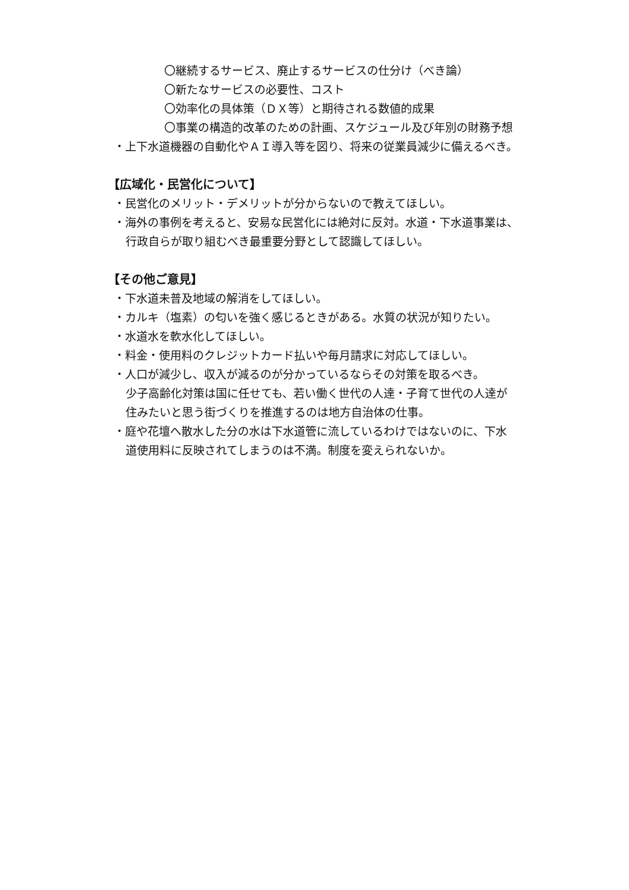〇継続するサービス、廃止するサービスの仕分け（べき論）
〇新たなサービスの必要性、コスト
〇効率化の具体策（ＤＸ等）と期待される数値的成果
〇事業の構造的改革のための計画、スケジュール及び年別の財務予想
・上下水道機器の自動化やＡＩ導入等を図り、将来の従業員減少に備えるべき。
【広域化・民営化について】
・民営化のメリット・デメリットが分からないので教えてほしい。
・海外の事例を考えると、安易な民営化には絶対に反対。水道・下水道事業は、
行政自らが取り組むべき最重要分野として認識してほしい。
【その他ご意見】
・下水道未普及地域の解消をしてほしい。
・カルキ（塩素）の匂いを強く感じるときがある。水質の状況が知りたい。
・水道水を軟水化してほしい。
・料金・使用料のクレジットカード払いや毎月請求に対応してほしい。
・人口が減少し、収入が減るのが分かっているならその対策を取るべき。
少子高齢化対策は国に任せても、若い働く世代の人達・子育て世代の人達が
住みたいと思う街づくりを推進するのは地方自治体の仕事。
・庭や花壇へ散水した分の水は下水道管に流しているわけではないのに、下水
道使用料に反映されてしまうのは不満。制度を変えられないか。